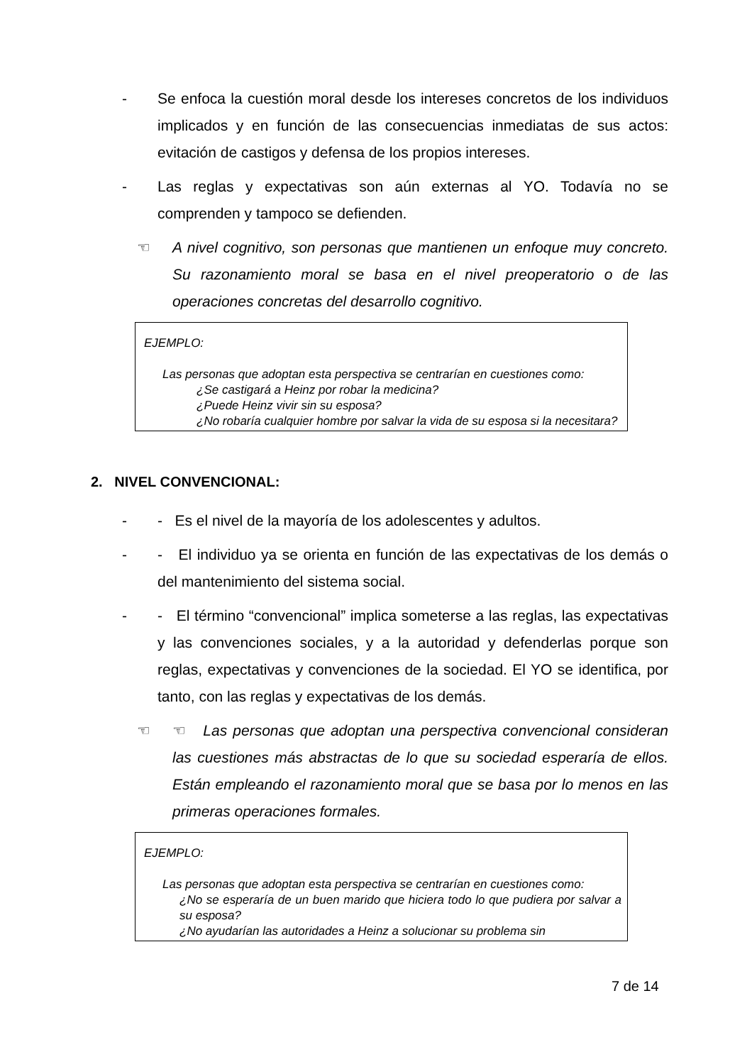- Se enfoca la cuestión moral desde los intereses concretos de los individuos implicados y en función de las consecuencias inmediatas de sus actos: evitación de castigos y defensa de los propios intereses.
- Las reglas y expectativas son aún externas al YO. Todavía no se comprenden y tampoco se defienden.
☜ A nivel cognitivo, son personas que mantienen un enfoque muy concreto. Su razonamiento moral se basa en el nivel preoperatorio o de las operaciones concretas del desarrollo cognitivo.
EJEMPLO:
Las personas que adoptan esta perspectiva se centrarían en cuestiones como:
¿Se castigará a Heinz por robar la medicina?
¿Puede Heinz vivir sin su esposa?
¿No robaría cualquier hombre por salvar la vida de su esposa si la necesitara?
2. NIVEL CONVENCIONAL:
- - Es el nivel de la mayoría de los adolescentes y adultos.
- - El individuo ya se orienta en función de las expectativas de los demás o del mantenimiento del sistema social.
- - El término “convencional” implica someterse a las reglas, las expectativas y las convenciones sociales, y a la autoridad y defenderlas porque son reglas, expectativas y convenciones de la sociedad. El YO se identifica, por tanto, con las reglas y expectativas de los demás.
☜ ☜ Las personas que adoptan una perspectiva convencional consideran las cuestiones más abstractas de lo que su sociedad esperaría de ellos. Están empleando el razonamiento moral que se basa por lo menos en las primeras operaciones formales.
EJEMPLO:
Las personas que adoptan esta perspectiva se centrarían en cuestiones como:
¿No se esperaría de un buen marido que hiciera todo lo que pudiera por salvar a su esposa?
¿No ayudarían las autoridades a Heinz a solucionar su problema sin
7 de 14